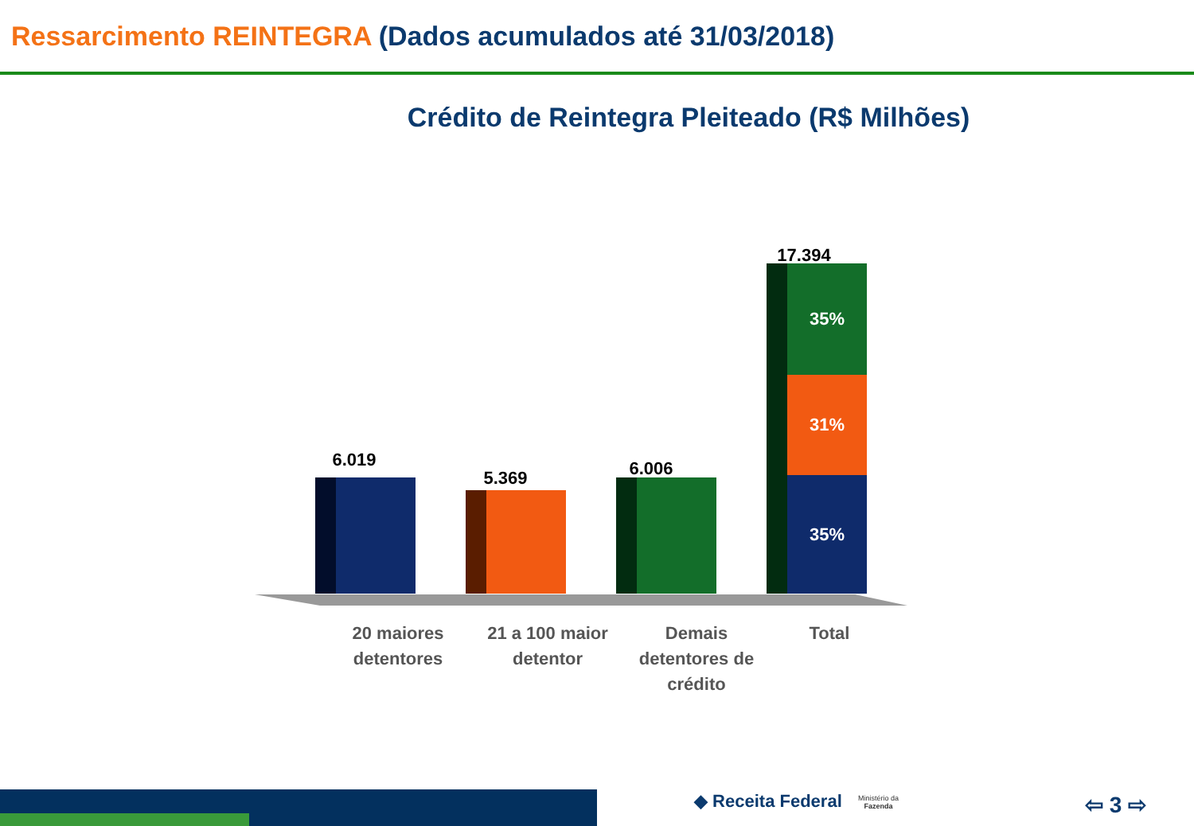Ressarcimento REINTEGRA (Dados acumulados até 31/03/2018)
Crédito de Reintegra Pleiteado (R$ Milhões)
6.019
5.369 6.006
17.394
35%
31%
35%
20 maiores detentores
21 a 100 maior detentor
Demais detentores de crédito
Total
◆ Receita Federal
Ministério da
Fazenda
⇦ 3 ⇨